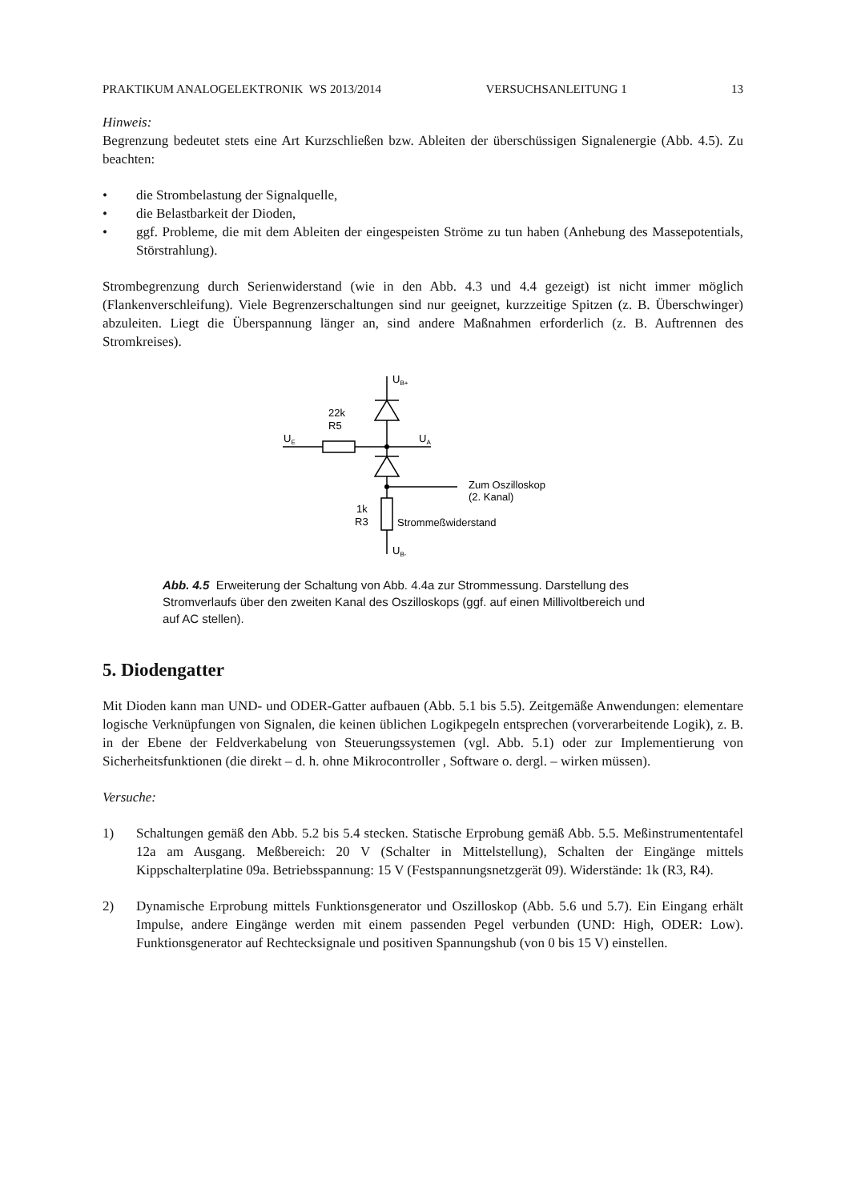PRAKTIKUM ANALOGELEKTRONIK WS 2013/2014 VERSUCHSANLEITUNG 1 13
Hinweis:
Begrenzung bedeutet stets eine Art Kurzschließen bzw. Ableiten der überschüssigen Signalenergie (Abb. 4.5). Zu beachten:
• die Strombelastung der Signalquelle,
• die Belastbarkeit der Dioden,
• ggf. Probleme, die mit dem Ableiten der eingespeisten Ströme zu tun haben (Anhebung des Massepotentials, Störstrahlung).
Strombegrenzung durch Serienwiderstand (wie in den Abb. 4.3 und 4.4 gezeigt) ist nicht immer möglich (Flankenverschleifung). Viele Begrenzerschaltungen sind nur geeignet, kurzzeitige Spitzen (z. B. Überschwinger) abzuleiten. Liegt die Überspannung länger an, sind andere Maßnahmen erforderlich (z. B. Auftrennen des Stromkreises).
UB+
22k
R5
UE
UA
Zum Oszilloskop
(2. Kanal)
1k
R3
Strommeßwiderstand
UB-
Abb. 4.5 Erweiterung der Schaltung von Abb. 4.4a zur Strommessung. Darstellung des Stromverlaufs über den zweiten Kanal des Oszilloskops (ggf. auf einen Millivoltbereich und auf AC stellen).
5. Diodengatter
Mit Dioden kann man UND- und ODER-Gatter aufbauen (Abb. 5.1 bis 5.5). Zeitgemäße Anwendungen: elementare logische Verknüpfungen von Signalen, die keinen üblichen Logikpegeln entsprechen (vorverarbeitende Logik), z. B. in der Ebene der Feldverkabelung von Steuerungssystemen (vgl. Abb. 5.1) oder zur Implementierung von Sicherheitsfunktionen (die direkt – d. h. ohne Mikrocontroller , Software o. dergl. – wirken müssen).
Versuche:
1) Schaltungen gemäß den Abb. 5.2 bis 5.4 stecken. Statische Erprobung gemäß Abb. 5.5. Meßinstrumententafel 12a am Ausgang. Meßbereich: 20 V (Schalter in Mittelstellung), Schalten der Eingänge mittels Kippschalterplatine 09a. Betriebsspannung: 15 V (Festspannungsnetzgerät 09). Widerstände: 1k (R3, R4).
2) Dynamische Erprobung mittels Funktionsgenerator und Oszilloskop (Abb. 5.6 und 5.7). Ein Eingang erhält Impulse, andere Eingänge werden mit einem passenden Pegel verbunden (UND: High, ODER: Low). Funktionsgenerator auf Rechtecksignale und positiven Spannungshub (von 0 bis 15 V) einstellen.